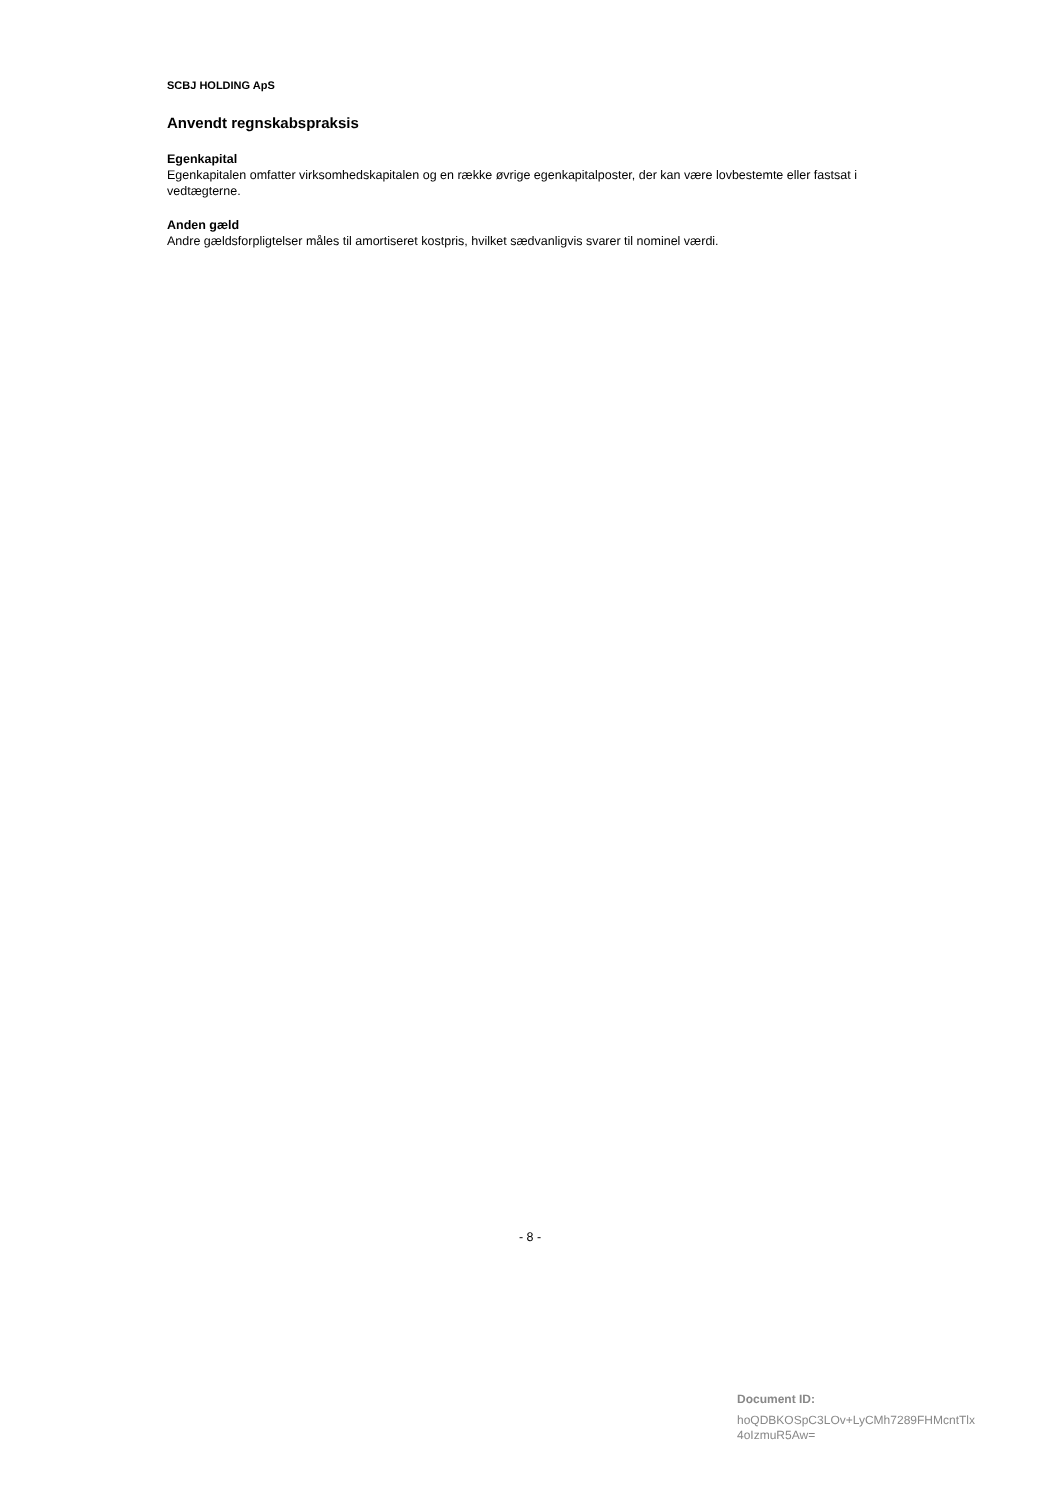SCBJ HOLDING ApS
Anvendt regnskabspraksis
Egenkapital
Egenkapitalen omfatter virksomhedskapitalen og en række øvrige egenkapitalposter, der kan være lovbestemte eller fastsat i vedtægterne.
Anden gæld
Andre gældsforpligtelser måles til amortiseret kostpris, hvilket sædvanligvis svarer til nominel værdi.
- 8 -
Document ID:
hoQDBKOSpC3LOv+LyCMh7289FHMcntTlx
4oIzmuR5Aw=